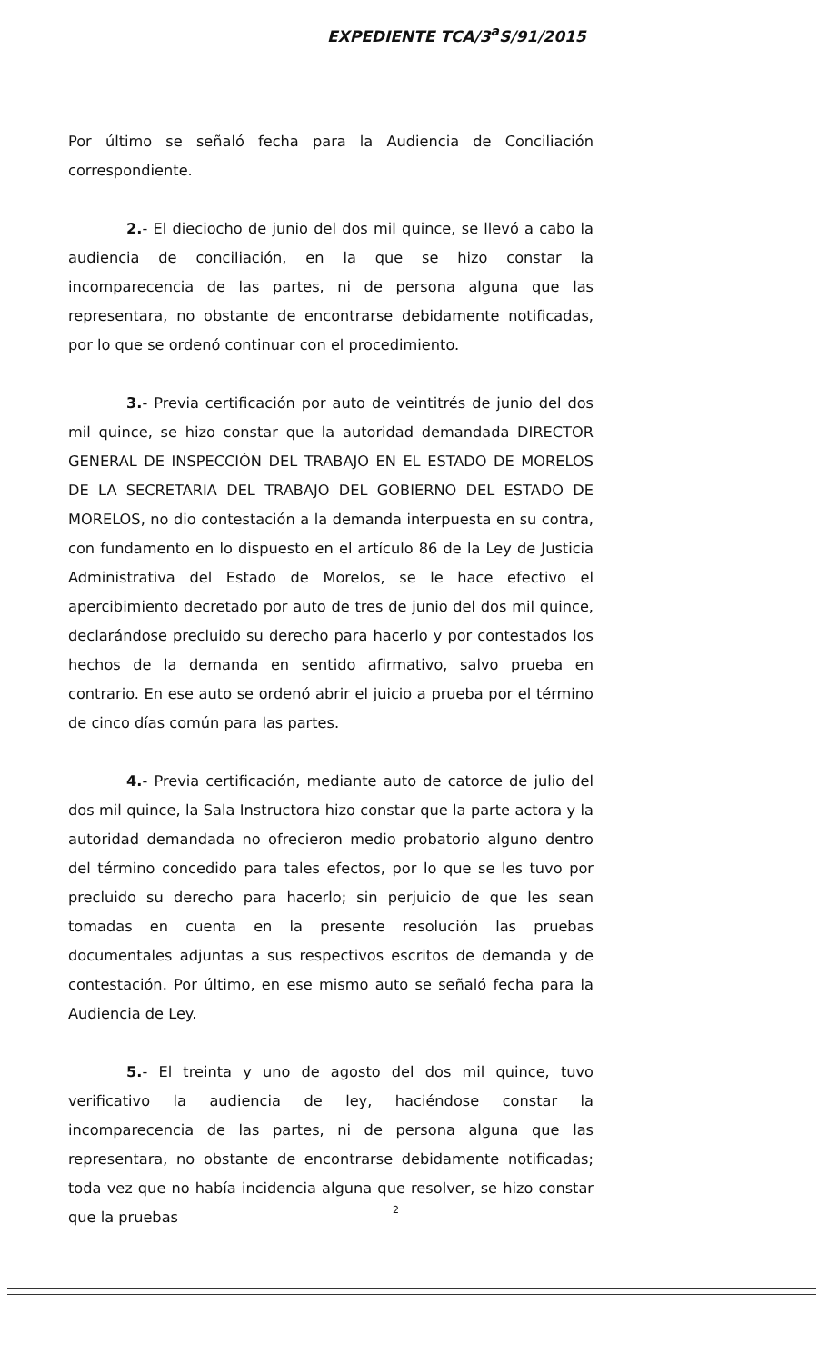EXPEDIENTE TCA/3<sup>a</sup>S/91/2015
Por último se señaló fecha para la Audiencia de Conciliación correspondiente.
2.- El dieciocho de junio del dos mil quince, se llevó a cabo la audiencia de conciliación, en la que se hizo constar la incomparecencia de las partes, ni de persona alguna que las representara, no obstante de encontrarse debidamente notificadas, por lo que se ordenó continuar con el procedimiento.
3.- Previa certificación por auto de veintitrés de junio del dos mil quince, se hizo constar que la autoridad demandada DIRECTOR GENERAL DE INSPECCIÓN DEL TRABAJO EN EL ESTADO DE MORELOS DE LA SECRETARIA DEL TRABAJO DEL GOBIERNO DEL ESTADO DE MORELOS, no dio contestación a la demanda interpuesta en su contra, con fundamento en lo dispuesto en el artículo 86 de la Ley de Justicia Administrativa del Estado de Morelos, se le hace efectivo el apercibimiento decretado por auto de tres de junio del dos mil quince, declarándose precluido su derecho para hacerlo y por contestados los hechos de la demanda en sentido afirmativo, salvo prueba en contrario. En ese auto se ordenó abrir el juicio a prueba por el término de cinco días común para las partes.
4.- Previa certificación, mediante auto de catorce de julio del dos mil quince, la Sala Instructora hizo constar que la parte actora y la autoridad demandada no ofrecieron medio probatorio alguno dentro del término concedido para tales efectos, por lo que se les tuvo por precluido su derecho para hacerlo; sin perjuicio de que les sean tomadas en cuenta en la presente resolución las pruebas documentales adjuntas a sus respectivos escritos de demanda y de contestación. Por último, en ese mismo auto se señaló fecha para la Audiencia de Ley.
5.- El treinta y uno de agosto del dos mil quince, tuvo verificativo la audiencia de ley, haciéndose constar la incomparecencia de las partes, ni de persona alguna que las representara, no obstante de encontrarse debidamente notificadas; toda vez que no había incidencia alguna que resolver, se hizo constar que la pruebas
2